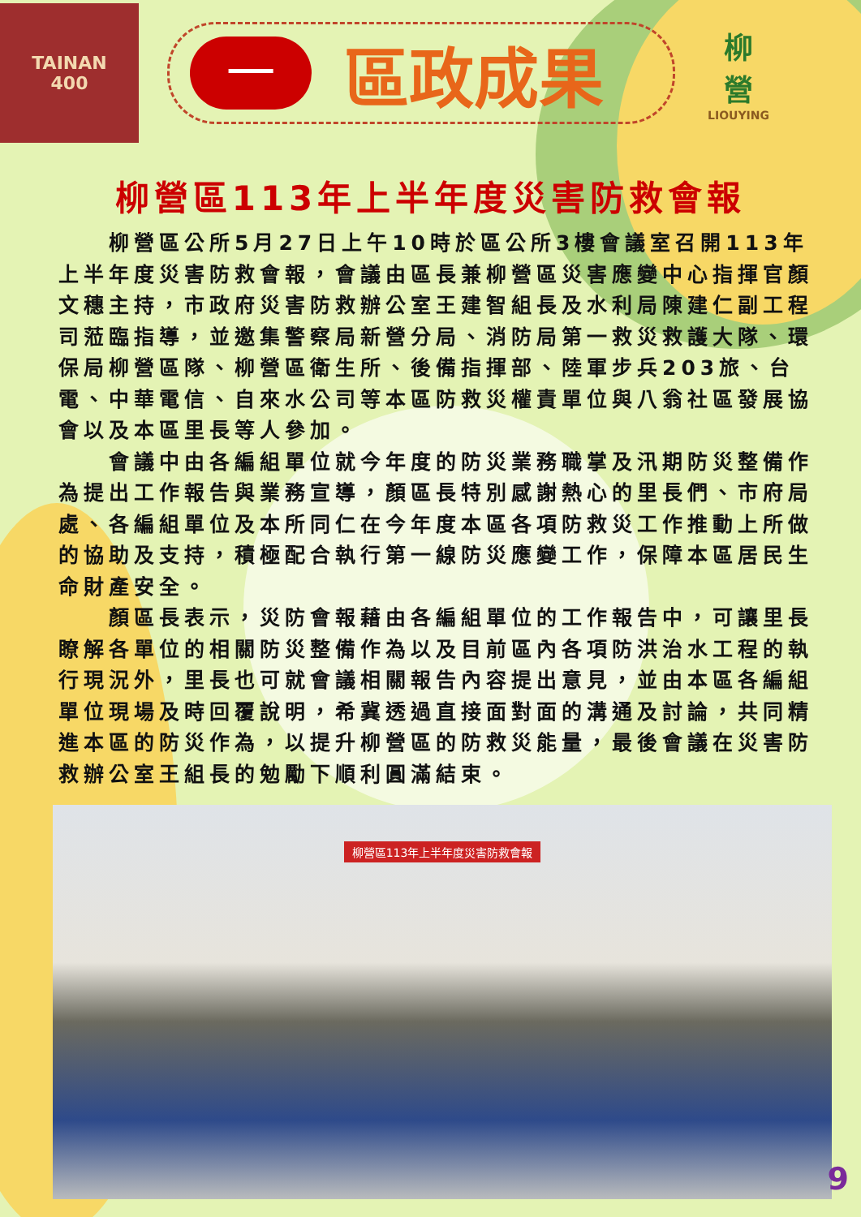TAINAN
400
一
區政成果
柳
營
LIOUYING
柳營區113年上半年度災害防救會報
柳營區公所5月27日上午10時於區公所3樓會議室召開113年上半年度災害防救會報，會議由區長兼柳營區災害應變中心指揮官顏文穗主持，市政府災害防救辦公室王建智組長及水利局陳建仁副工程司蒞臨指導，並邀集警察局新營分局、消防局第一救災救護大隊、環保局柳營區隊、柳營區衛生所、後備指揮部、陸軍步兵203旅、台電、中華電信、自來水公司等本區防救災權責單位與八翁社區發展協會以及本區里長等人參加。
會議中由各編組單位就今年度的防災業務職掌及汛期防災整備作為提出工作報告與業務宣導，顏區長特別感謝熱心的里長們、市府局處、各編組單位及本所同仁在今年度本區各項防救災工作推動上所做的協助及支持，積極配合執行第一線防災應變工作，保障本區居民生命財產安全。
顏區長表示，災防會報藉由各編組單位的工作報告中，可讓里長瞭解各單位的相關防災整備作為以及目前區內各項防洪治水工程的執行現況外，里長也可就會議相關報告內容提出意見，並由本區各編組單位現場及時回覆說明，希冀透過直接面對面的溝通及討論，共同精進本區的防災作為，以提升柳營區的防救災能量，最後會議在災害防救辦公室王組長的勉勵下順利圓滿結束。
柳營區113年上半年度災害防救會報
9